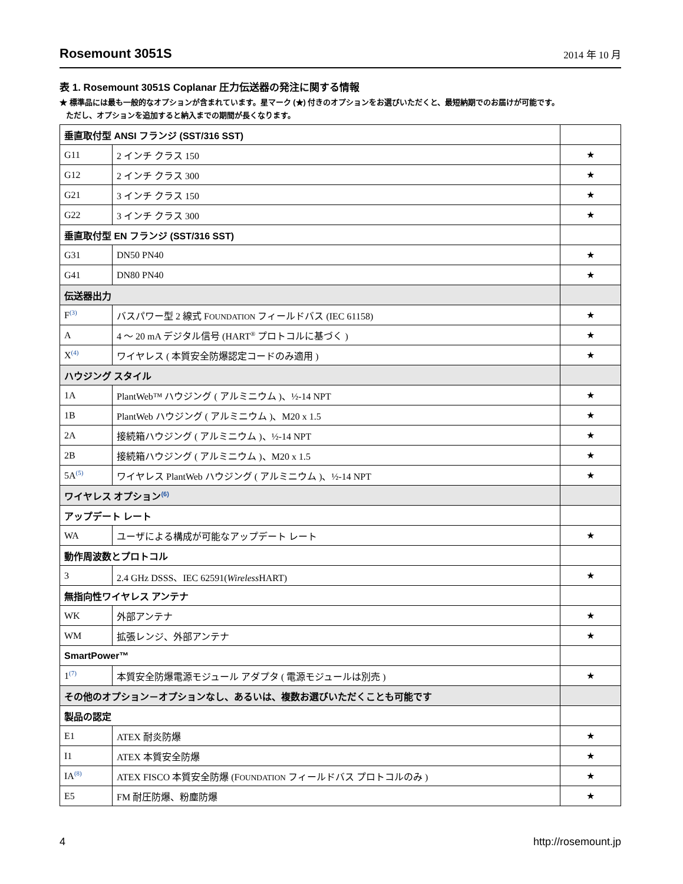Rosemount 3051S
2014 年 10 月
表 1. Rosemount 3051S Coplanar 圧力伝送器の発注に関する情報
★ 標準品には最も一般的なオプションが含まれています。星マーク (★) 付きのオプションをお選びいただくと、最短納期でのお届けが可能です。
ただし、オプションを追加すると納入までの期間が長くなります。
| 垂直取付型 ANSI フランジ (SST/316 SST) | | |
| --- | --- | --- |
| G11 | 2 インチ クラス 150 | ★ |
| G12 | 2 インチ クラス 300 | ★ |
| G21 | 3 インチ クラス 150 | ★ |
| G22 | 3 インチ クラス 300 | ★ |
| 垂直取付型 EN フランジ (SST/316 SST) | | |
| G31 | DN50 PN40 | ★ |
| G41 | DN80 PN40 | ★ |
| 伝送器出力 | | |
| F<sup>(3)</sup> | バスパワー型 2 線式 F OUNDATION フィールドバス (IEC 61158) | ★ |
| A | 4 ～ 20 mA デジタル信号 (HART<sup>®</sup> プロトコルに基づく ) | ★ |
| X<sup>(4)</sup> | ワイヤレス ( 本質安全防爆認定コードのみ適用 ) | ★ |
| ハウジング スタイル | | |
| 1A | PlantWeb™ ハウジング ( アルミニウム )、½-14 NPT | ★ |
| 1B | PlantWeb ハウジング ( アルミニウム )、M20 x 1.5 | ★ |
| 2A | 接続箱ハウジング ( アルミニウム )、½-14 NPT | ★ |
| 2B | 接続箱ハウジング ( アルミニウム )、M20 x 1.5 | ★ |
| 5A<sup>(5)</sup> | ワイヤレス PlantWeb ハウジング ( アルミニウム )、½-14 NPT | ★ |
| ワイヤレス オプション<sup>(6)</sup> | | |
| アップデート レート | | |
| WA | ユーザによる構成が可能なアップデート レート | ★ |
| 動作周波数とプロトコル | | |
| 3 | 2.4 GHz DSSS、IEC 62591( Wireless HART) | ★ |
| 無指向性ワイヤレス アンテナ | | |
| WK | 外部アンテナ | ★ |
| WM | 拡張レンジ、外部アンテナ | ★ |
| SmartPower™ | | |
| 1<sup>(7)</sup> | 本質安全防爆電源モジュール アダプタ ( 電源モジュールは別売 ) | ★ |
| その他のオプション－オプションなし、あるいは、複数お選びいただくことも可能です | | |
| 製品の認定 | | |
| E1 | ATEX 耐炎防爆 | ★ |
| I1 | ATEX 本質安全防爆 | ★ |
| IA<sup>(8)</sup> | ATEX FISCO 本質安全防爆 (F OUNDATION フィールドバス プロトコルのみ ) | ★ |
| E5 | FM 耐圧防爆、粉塵防爆 | ★ |
4 http://rosemount.jp